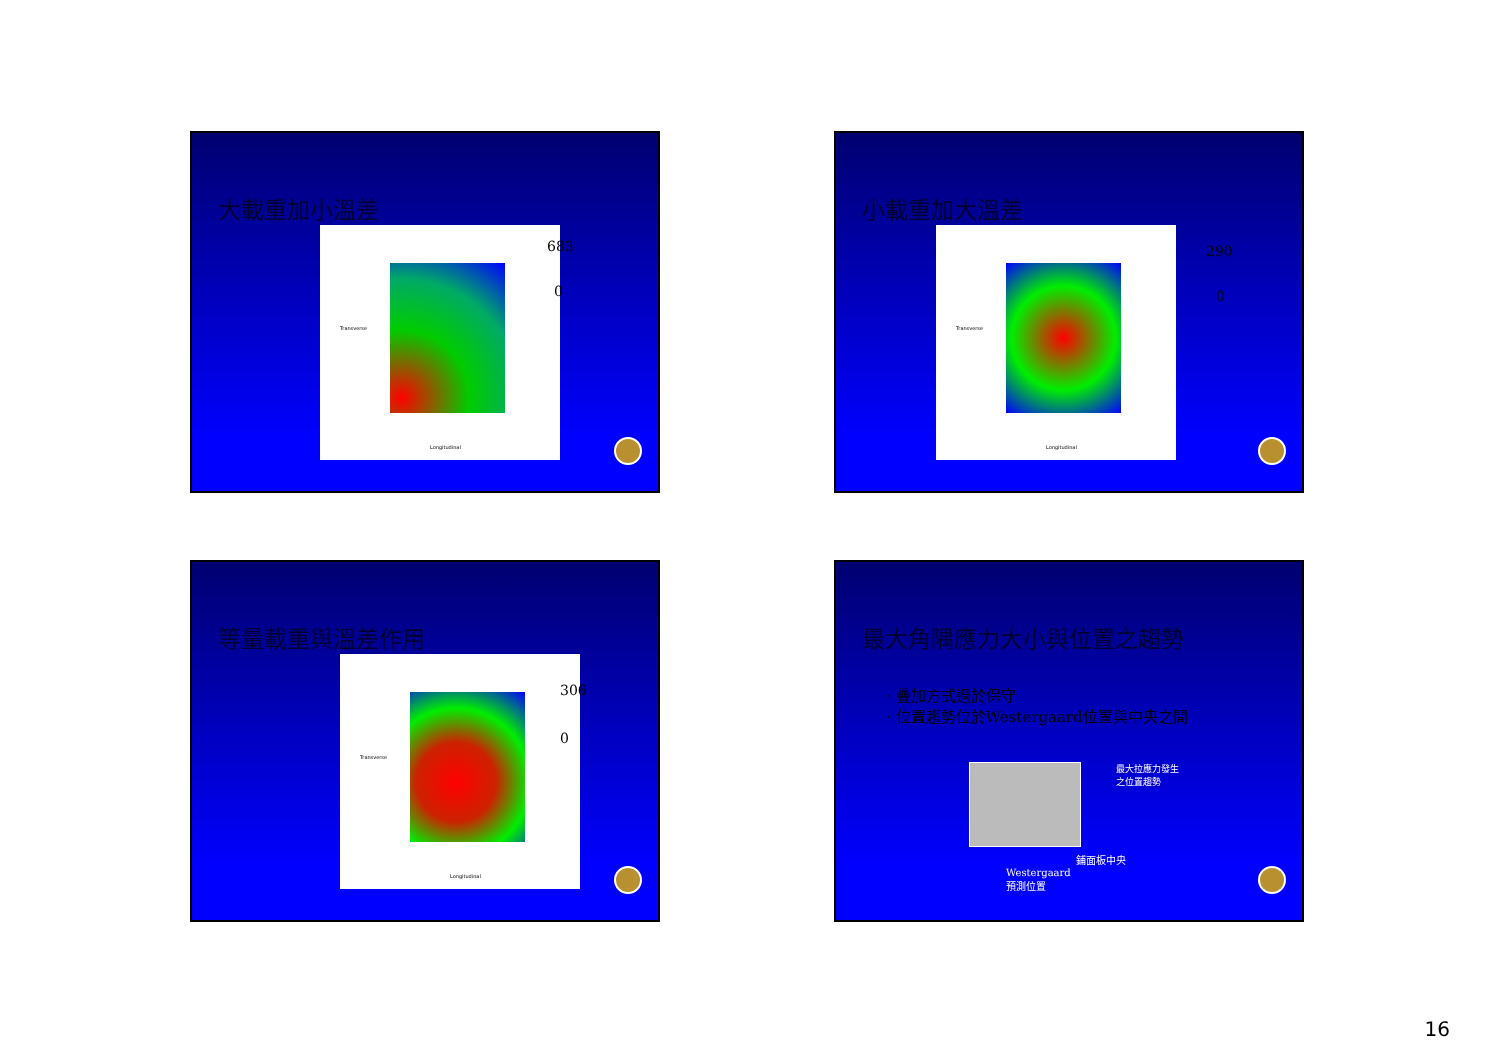大載重加小溫差
Longitudinal
Transverse
683
0
小載重加大溫差
Longitudinal
Transverse
290
0
等量載重與溫差作用
Longitudinal
Transverse
306
0
最大角隅應力大小與位置之趨勢
· 疊加方式過於保守
· 位置趨勢位於Westergaard位置與中央之間
最大拉應力發生
之位置趨勢
鋪面板中央
Westergaard
預測位置
16